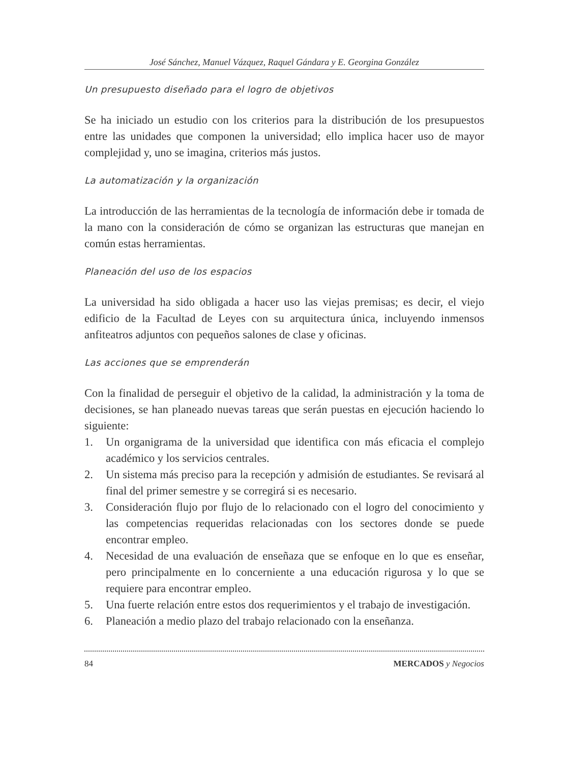José Sánchez, Manuel Vázquez, Raquel Gándara y E. Georgina González
Un presupuesto diseñado para el logro de objetivos
Se ha iniciado un estudio con los criterios para la distribución de los presupuestos entre las unidades que componen la universidad; ello implica hacer uso de mayor complejidad y, uno se imagina, criterios más justos.
La automatización y la organización
La introducción de las herramientas de la tecnología de información debe ir tomada de la mano con la consideración de cómo se organizan las estructuras que manejan en común estas herramientas.
Planeación del uso de los espacios
La universidad ha sido obligada a hacer uso las viejas premisas; es decir, el viejo edificio de la Facultad de Leyes con su arquitectura única, incluyendo inmensos anfiteatros adjuntos con pequeños salones de clase y oficinas.
Las acciones que se emprenderán
Con la finalidad de perseguir el objetivo de la calidad, la administración y la toma de decisiones, se han planeado nuevas tareas que serán puestas en ejecución haciendo lo siguiente:
1. Un organigrama de la universidad que identifica con más eficacia el complejo académico y los servicios centrales.
2. Un sistema más preciso para la recepción y admisión de estudiantes. Se revisará al final del primer semestre y se corregirá si es necesario.
3. Consideración flujo por flujo de lo relacionado con el logro del conocimiento y las competencias requeridas relacionadas con los sectores donde se puede encontrar empleo.
4. Necesidad de una evaluación de enseñaza que se enfoque en lo que es enseñar, pero principalmente en lo concerniente a una educación rigurosa y lo que se requiere para encontrar empleo.
5. Una fuerte relación entre estos dos requerimientos y el trabajo de investigación.
6. Planeación a medio plazo del trabajo relacionado con la enseñanza.
84 MERCADOS y Negocios